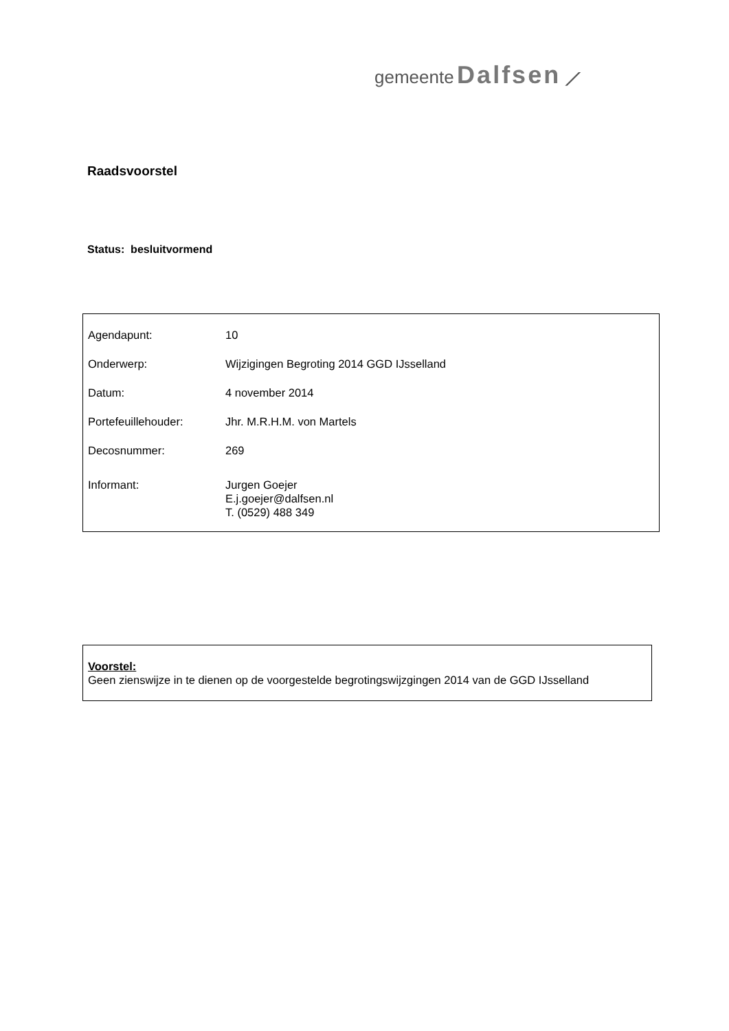gemeente Dalfsen ⟋
Raadsvoorstel
Status: besluitvormend
| Agendapunt: | 10 |
| Onderwerp: | Wijzigingen Begroting 2014 GGD IJsselland |
| Datum: | 4 november 2014 |
| Portefeuillehouder: | Jhr. M.R.H.M. von Martels |
| Decosnummer: | 269 |
| Informant: | Jurgen Goejer E.j.goejer@dalfsen.nl T. (0529) 488 349 |
Voorstel:
Geen zienswijze in te dienen op de voorgestelde begrotingswijzgingen 2014 van de GGD IJsselland